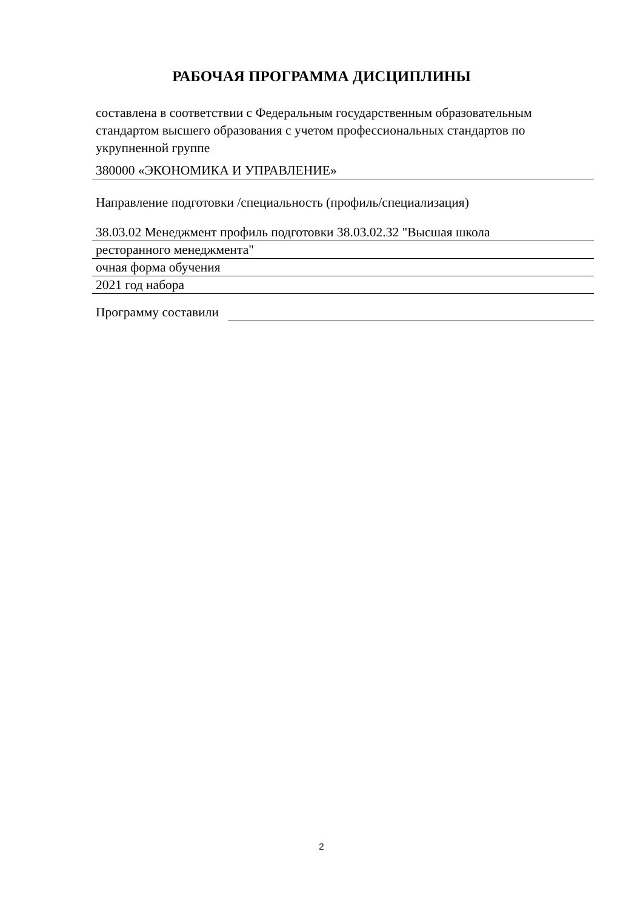РАБОЧАЯ ПРОГРАММА ДИСЦИПЛИНЫ
составлена в соответствии с Федеральным государственным образовательным стандартом высшего образования с учетом профессиональных стандартов по укрупненной группе
380000 «ЭКОНОМИКА И УПРАВЛЕНИЕ»
Направление подготовки /специальность (профиль/специализация)
38.03.02 Менеджмент профиль подготовки 38.03.02.32 "Высшая школа
ресторанного менеджмента"
очная форма обучения
2021 год набора
Программу составили
2